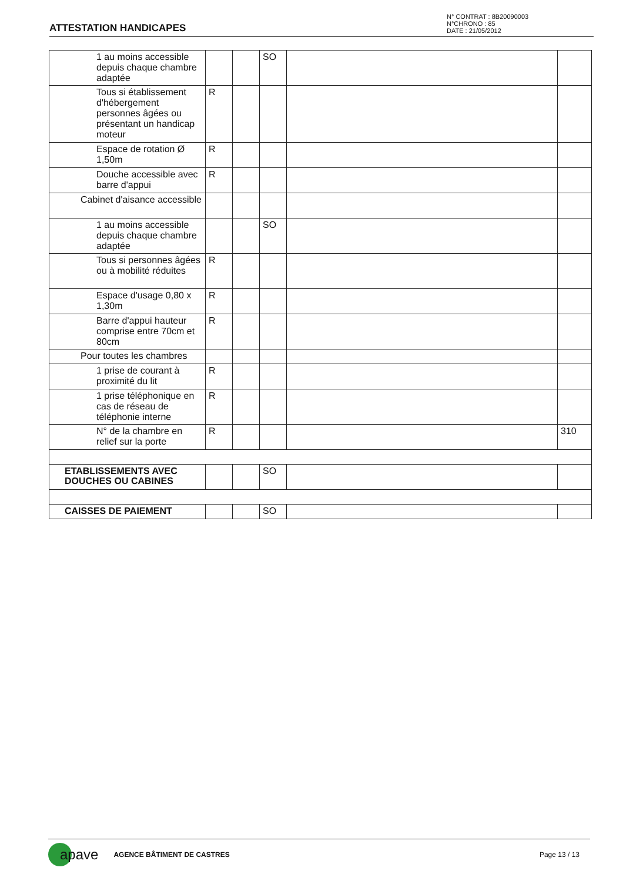ATTESTATION HANDICAPES
N° CONTRAT : 8B20090003
N°CHRONO : 85
DATE : 21/05/2012
| 1 au moins accessible depuis chaque chambre adaptée | | | SO | | |
| Tous si établissement d'hébergement personnes âgées ou présentant un handicap moteur | R | | | | |
| Espace de rotation Ø 1,50m | R | | | | |
| Douche accessible avec barre d'appui | R | | | | |
| Cabinet d'aisance accessible | | | | | |
| 1 au moins accessible depuis chaque chambre adaptée | | | SO | | |
| Tous si personnes âgées ou à mobilité réduites | R | | | | |
| Espace d'usage 0,80 x 1,30m | R | | | | |
| Barre d'appui hauteur comprise entre 70cm et 80cm | R | | | | |
| Pour toutes les chambres | | | | | |
| 1 prise de courant à proximité du lit | R | | | | |
| 1 prise téléphonique en cas de réseau de téléphonie interne | R | | | | |
| N° de la chambre en relief sur la porte | R | | | | 310 |
| ETABLISSEMENTS AVEC DOUCHES OU CABINES | | | SO | | |
| CAISSES DE PAIEMENT | | | SO | | |
apave AGENCE BÂTIMENT DE CASTRES Page 13 / 13